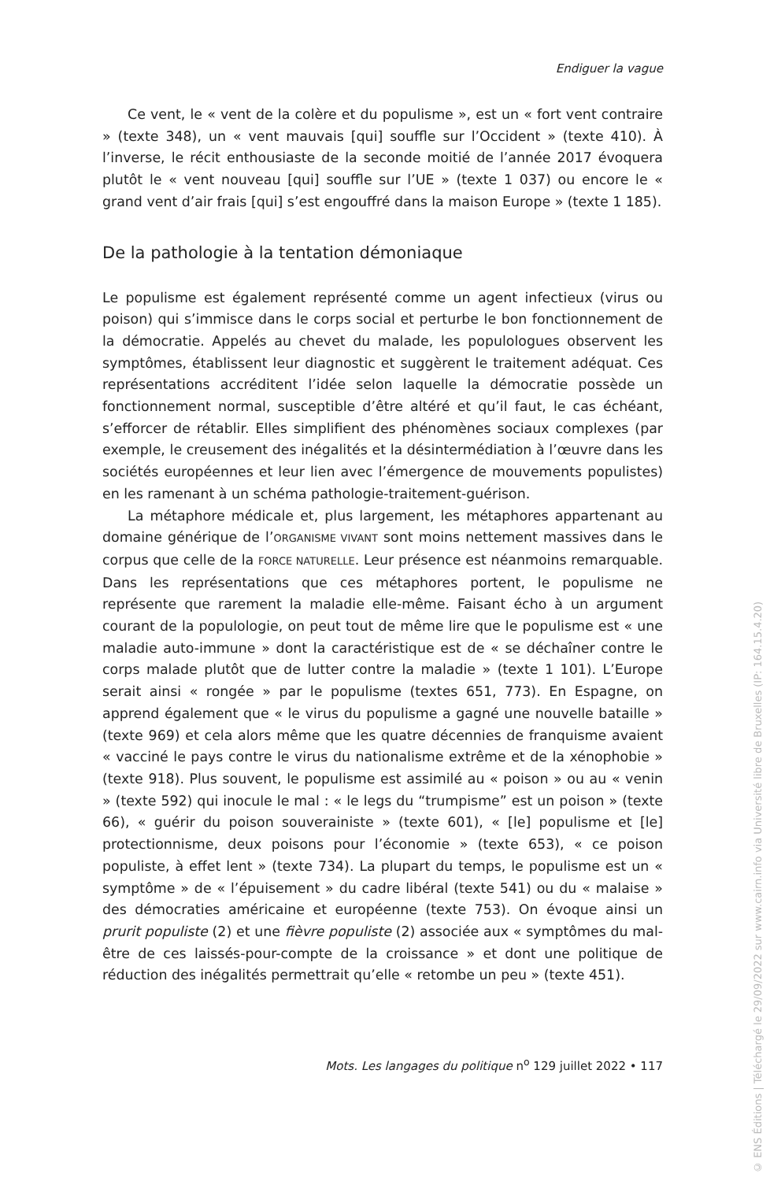Endiguer la vague
Ce vent, le « vent de la colère et du populisme », est un « fort vent contraire » (texte 348), un « vent mauvais [qui] souffle sur l’Occident » (texte 410). À l’inverse, le récit enthousiaste de la seconde moitié de l’année 2017 évoquera plutôt le « vent nouveau [qui] souffle sur l’UE » (texte 1 037) ou encore le « grand vent d’air frais [qui] s’est engouffré dans la maison Europe » (texte 1 185).
De la pathologie à la tentation démoniaque
Le populisme est également représenté comme un agent infectieux (virus ou poison) qui s’immisce dans le corps social et perturbe le bon fonctionnement de la démocratie. Appelés au chevet du malade, les populologues observent les symptômes, établissent leur diagnostic et suggèrent le traitement adéquat. Ces représentations accréditent l’idée selon laquelle la démocratie possède un fonctionnement normal, susceptible d’être altéré et qu’il faut, le cas échéant, s’efforcer de rétablir. Elles simplifient des phénomènes sociaux complexes (par exemple, le creusement des inégalités et la désintermédiation à l’œuvre dans les sociétés européennes et leur lien avec l’émergence de mouvements populistes) en les ramenant à un schéma pathologie-traitement-guérison.
La métaphore médicale et, plus largement, les métaphores appartenant au domaine générique de l’ORGANISME VIVANT sont moins nettement massives dans le corpus que celle de la FORCE NATURELLE. Leur présence est néanmoins remarquable. Dans les représentations que ces métaphores portent, le populisme ne représente que rarement la maladie elle-même. Faisant écho à un argument courant de la populologie, on peut tout de même lire que le populisme est « une maladie auto-immune » dont la caractéristique est de « se déchaîner contre le corps malade plutôt que de lutter contre la maladie » (texte 1 101). L’Europe serait ainsi « rongée » par le populisme (textes 651, 773). En Espagne, on apprend également que « le virus du populisme a gagné une nouvelle bataille » (texte 969) et cela alors même que les quatre décennies de franquisme avaient « vacciné le pays contre le virus du nationalisme extrême et de la xénophobie » (texte 918). Plus souvent, le populisme est assimilé au « poison » ou au « venin » (texte 592) qui inocule le mal : « le legs du “trumpisme” est un poison » (texte 66), « guérir du poison souverainiste » (texte 601), « [le] populisme et [le] protectionnisme, deux poisons pour l’économie » (texte 653), « ce poison populiste, à effet lent » (texte 734). La plupart du temps, le populisme est un « symptôme » de « l’épuisement » du cadre libéral (texte 541) ou du « malaise » des démocraties américaine et européenne (texte 753). On évoque ainsi un prurit populiste (2) et une fièvre populiste (2) associée aux « symptômes du mal-être de ces laissés-pour-compte de la croissance » et dont une politique de réduction des inégalités permettrait qu’elle « retombe un peu » (texte 451).
Mots. Les langages du politique n<sup>o</sup> 129 juillet 2022 • 117
© ENS Éditions | Téléchargé le 29/09/2022 sur www.cairn.info via Université libre de Bruxelles (IP: 164.15.4.20)